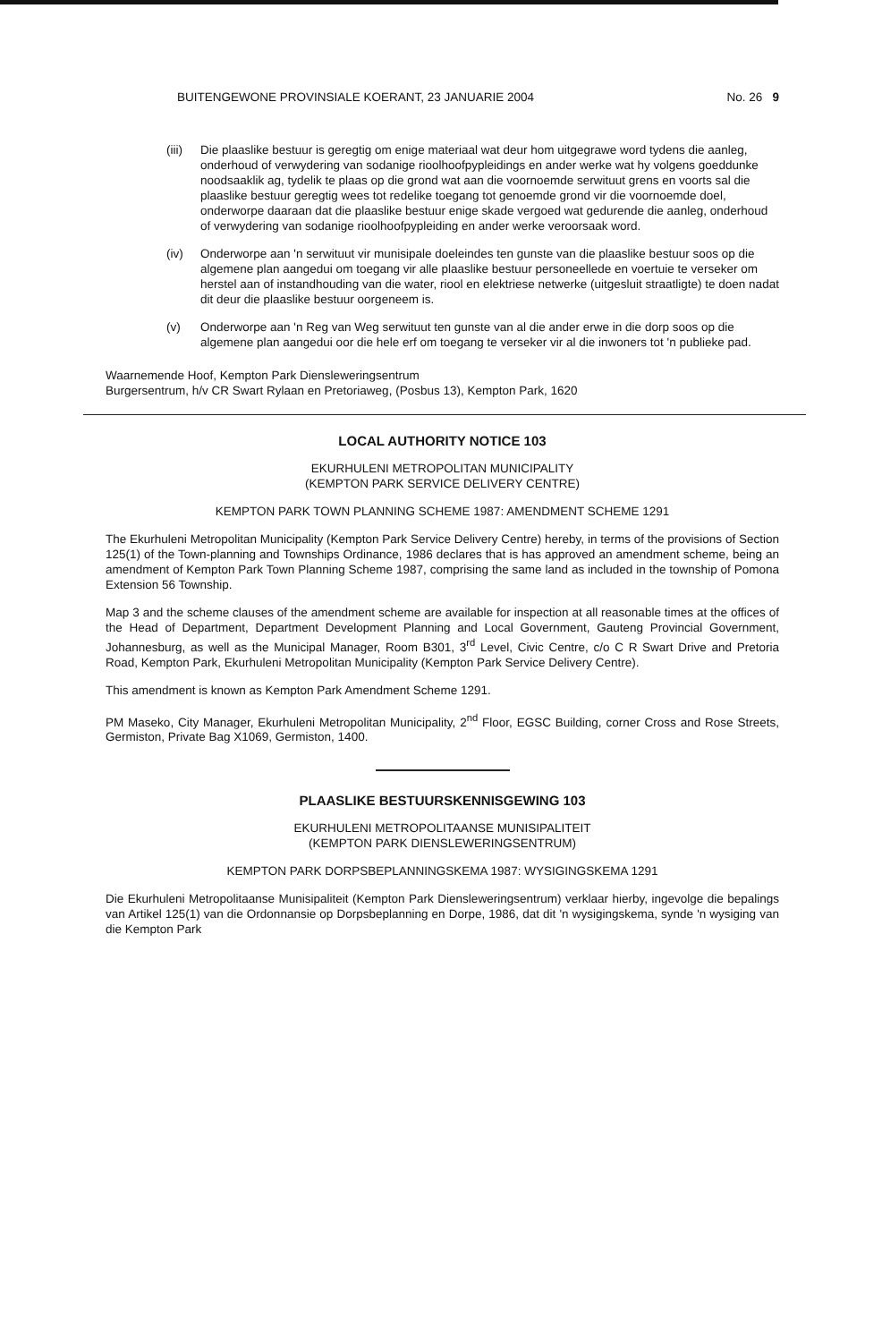BUITENGEWONE PROVINSIALE KOERANT, 23 JANUARIE 2004 No. 26 9
(iii) Die plaaslike bestuur is geregtig om enige materiaal wat deur hom uitgegrawe word tydens die aanleg, onderhoud of verwydering van sodanige rioolhoofpypleidings en ander werke wat hy volgens goeddunke noodsaaklik ag, tydelik te plaas op die grond wat aan die voornoemde serwituut grens en voorts sal die plaaslike bestuur geregtig wees tot redelike toegang tot genoemde grond vir die voornoemde doel, onderworpe daaraan dat die plaaslike bestuur enige skade vergoed wat gedurende die aanleg, onderhoud of verwydering van sodanige rioolhoofpypleiding en ander werke veroorsaak word.
(iv) Onderworpe aan 'n serwituut vir munisipale doeleindes ten gunste van die plaaslike bestuur soos op die algemene plan aangedui om toegang vir alle plaaslike bestuur personeellede en voertuie te verseker om herstel aan of instandhouding van die water, riool en elektriese netwerke (uitgesluit straatligte) te doen nadat dit deur die plaaslike bestuur oorgeneem is.
(v) Onderworpe aan 'n Reg van Weg serwituut ten gunste van al die ander erwe in die dorp soos op die algemene plan aangedui oor die hele erf om toegang te verseker vir al die inwoners tot 'n publieke pad.
Waarnemende Hoof, Kempton Park Diensleweringsentrum
Burgersentrum, h/v CR Swart Rylaan en Pretoriaweg, (Posbus 13), Kempton Park, 1620
LOCAL AUTHORITY NOTICE 103
EKURHULENI METROPOLITAN MUNICIPALITY
(KEMPTON PARK SERVICE DELIVERY CENTRE)
KEMPTON PARK TOWN PLANNING SCHEME 1987: AMENDMENT SCHEME 1291
The Ekurhuleni Metropolitan Municipality (Kempton Park Service Delivery Centre) hereby, in terms of the provisions of Section 125(1) of the Town-planning and Townships Ordinance, 1986 declares that is has approved an amendment scheme, being an amendment of Kempton Park Town Planning Scheme 1987, comprising the same land as included in the township of Pomona Extension 56 Township.
Map 3 and the scheme clauses of the amendment scheme are available for inspection at all reasonable times at the offices of the Head of Department, Department Development Planning and Local Government, Gauteng Provincial Government, Johannesburg, as well as the Municipal Manager, Room B301, 3<sup>rd</sup> Level, Civic Centre, c/o C R Swart Drive and Pretoria Road, Kempton Park, Ekurhuleni Metropolitan Municipality (Kempton Park Service Delivery Centre).
This amendment is known as Kempton Park Amendment Scheme 1291.
PM Maseko, City Manager, Ekurhuleni Metropolitan Municipality, 2<sup>nd</sup> Floor, EGSC Building, corner Cross and Rose Streets, Germiston, Private Bag X1069, Germiston, 1400.
PLAASLIKE BESTUURSKENNISGEWING 103
EKURHULENI METROPOLITAANSE MUNISIPALITEIT
(KEMPTON PARK DIENSLEWERINGSENTRUM)
KEMPTON PARK DORPSBEPLANNINGSKEMA 1987: WYSIGINGSKEMA 1291
Die Ekurhuleni Metropolitaanse Munisipaliteit (Kempton Park Diensleweringsentrum) verklaar hierby, ingevolge die bepalings van Artikel 125(1) van die Ordonnansie op Dorpsbeplanning en Dorpe, 1986, dat dit 'n wysigingskema, synde 'n wysiging van die Kempton Park